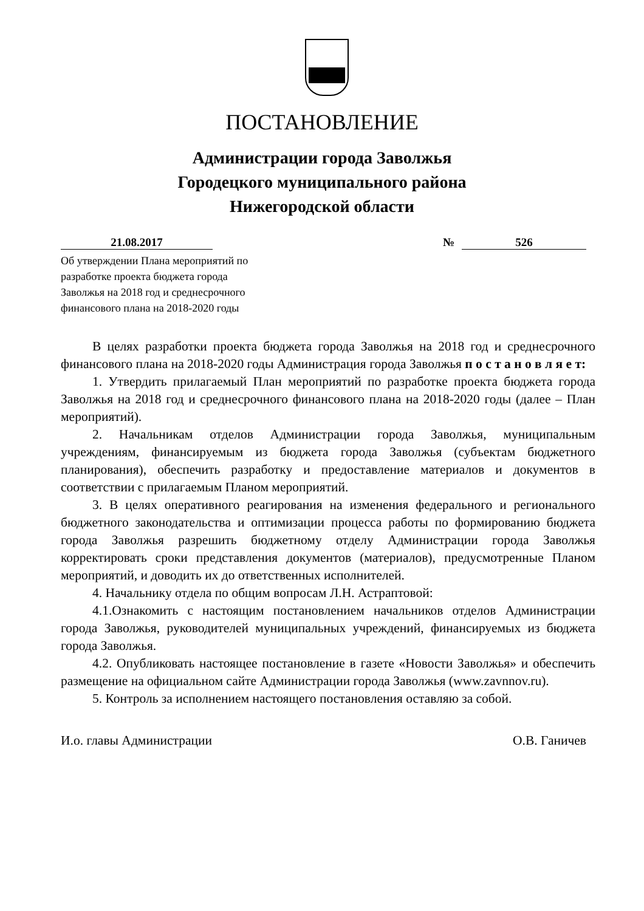ПОСТАНОВЛЕНИЕ
Администрации города Заволжья
Городецкого муниципального района
Нижегородской области
21.08.2017 № 526
Об утверждении Плана мероприятий по
разработке проекта бюджета города
Заволжья на 2018 год и среднесрочного
финансового плана на 2018-2020 годы
В целях разработки проекта бюджета города Заволжья на 2018 год и среднесрочного финансового плана на 2018-2020 годы Администрация города Заволжья п о с т а н о в л я е т:
1. Утвердить прилагаемый План мероприятий по разработке проекта бюджета города Заволжья на 2018 год и среднесрочного финансового плана на 2018-2020 годы (далее – План мероприятий).
2. Начальникам отделов Администрации города Заволжья, муниципальным учреждениям, финансируемым из бюджета города Заволжья (субъектам бюджетного планирования), обеспечить разработку и предоставление материалов и документов в соответствии с прилагаемым Планом мероприятий.
3. В целях оперативного реагирования на изменения федерального и регионального бюджетного законодательства и оптимизации процесса работы по формированию бюджета города Заволжья разрешить бюджетному отделу Администрации города Заволжья корректировать сроки представления документов (материалов), предусмотренные Планом мероприятий, и доводить их до ответственных исполнителей.
4. Начальнику отдела по общим вопросам Л.Н. Астраптовой:
4.1.Ознакомить с настоящим постановлением начальников отделов Администрации города Заволжья, руководителей муниципальных учреждений, финансируемых из бюджета города Заволжья.
4.2. Опубликовать настоящее постановление в газете «Новости Заволжья» и обеспечить размещение на официальном сайте Администрации города Заволжья (www.zavnnov.ru).
5. Контроль за исполнением настоящего постановления оставляю за собой.
И.о. главы Администрации О.В. Ганичев